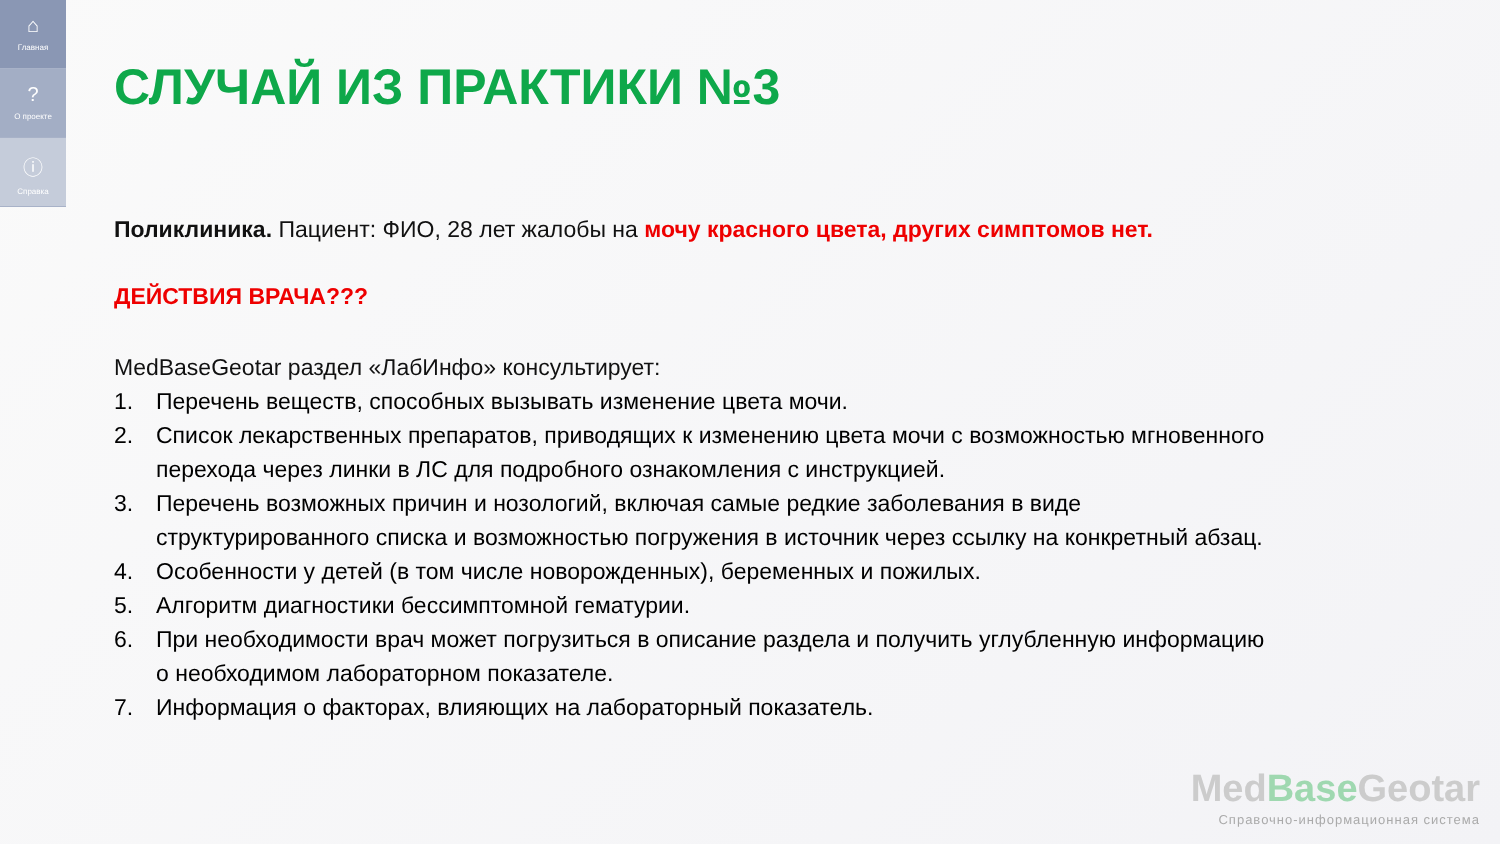⌂
Главная
?
О проекте
ⓘ
Справка
СЛУЧАЙ ИЗ ПРАКТИКИ №3
Поликлиника. Пациент: ФИО, 28 лет жалобы на мочу красного цвета, других симптомов нет.
ДЕЙСТВИЯ ВРАЧА???
MedBaseGeotar раздел «ЛабИнфо» консультирует:
1. Перечень веществ, способных вызывать изменение цвета мочи.
2. Список лекарственных препаратов, приводящих к изменению цвета мочи с возможностью мгновенного перехода через линки в ЛС для подробного ознакомления с инструкцией.
3. Перечень возможных причин и нозологий, включая самые редкие заболевания в виде структурированного списка и возможностью погружения в источник через ссылку на конкретный абзац.
4. Особенности у детей (в том числе новорожденных), беременных и пожилых.
5. Алгоритм диагностики бессимптомной гематурии.
6. При необходимости врач может погрузиться в описание раздела и получить углубленную информацию о необходимом лабораторном показателе.
7. Информация о факторах, влияющих на лабораторный показатель.
MedBase Geotar
Справочно-информационная система